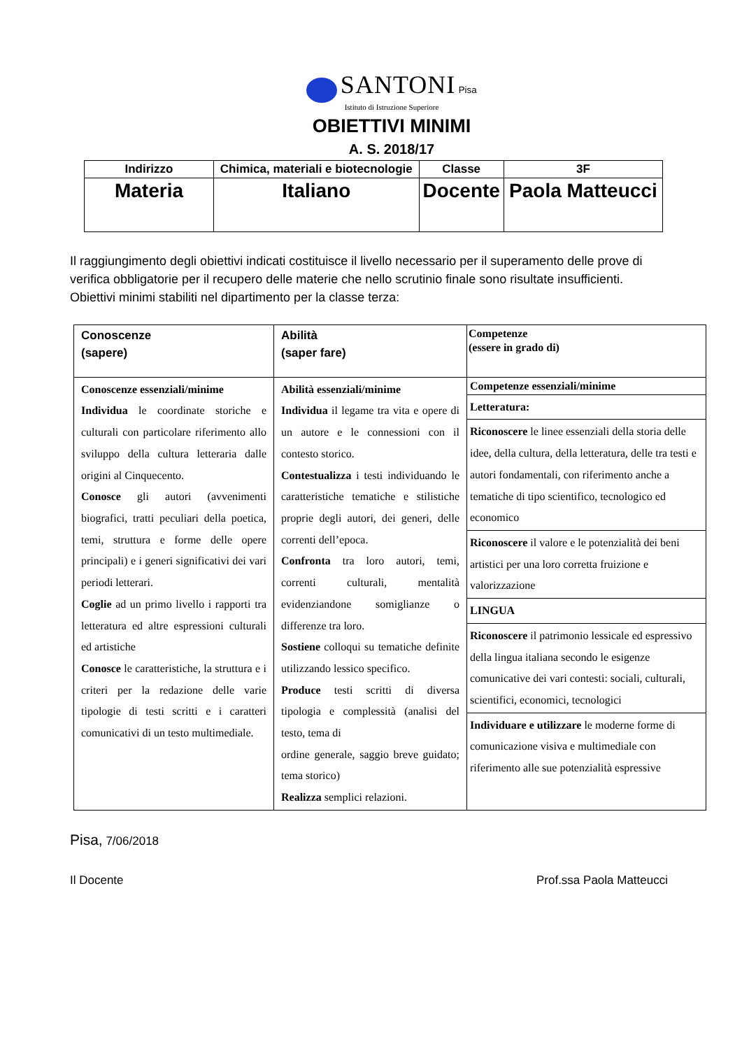SANTONI Pisa
Istituto di Istruzione Superiore
OBIETTIVI MINIMI
A. S. 2018/17
| Indirizzo | Chimica, materiali e biotecnologie | Classe | 3F |
| Materia | Italiano | Docente | Paola Matteucci |
Il raggiungimento degli obiettivi indicati costituisce il livello necessario per il superamento delle prove di verifica obbligatorie per il recupero delle materie che nello scrutinio finale sono risultate insufficienti. Obiettivi minimi stabiliti nel dipartimento per la classe terza:
| Conoscenze (sapere) | Abilità (saper fare) | Competenze (essere in grado di) |
| Conoscenze essenziali/minime Individua le coordinate storiche e culturali con particolare riferimento allo sviluppo della cultura letteraria dalle origini al Cinquecento. Conosce gli autori (avvenimenti biografici, tratti peculiari della poetica, temi, struttura e forme delle opere principali) e i generi significativi dei vari periodi letterari. Coglie ad un primo livello i rapporti tra letteratura ed altre espressioni culturali ed artistiche Conosce le caratteristiche, la struttura e i criteri per la redazione delle varie tipologie di testi scritti e i caratteri comunicativi di un testo multimediale. | Abilità essenziali/minime Individua il legame tra vita e opere di un autore e le connessioni con il contesto storico. Contestualizza i testi individuando le caratteristiche tematiche e stilistiche proprie degli autori, dei generi, delle correnti dell’epoca. Confronta tra loro autori, temi, correnti culturali, mentalità evidenziandone somiglianze o differenze tra loro. Sostiene colloqui su tematiche definite utilizzando lessico specifico. Produce testi scritti di diversa tipologia e complessità (analisi del testo, tema di ordine generale, saggio breve guidato; tema storico) Realizza semplici relazioni. | Competenze essenziali/minime Letteratura: Riconoscere le linee essenziali della storia delle idee, della cultura, della letteratura, delle tra testi e autori fondamentali, con riferimento anche a tematiche di tipo scientifico, tecnologico ed economico Riconoscere il valore e le potenzialità dei beni artistici per una loro corretta fruizione e valorizzazione LINGUA Riconoscere il patrimonio lessicale ed espressivo della lingua italiana secondo le esigenze comunicative dei vari contesti: sociali, culturali, scientifici, economici, tecnologici Individuare e utilizzare le moderne forme di comunicazione visiva e multimediale con riferimento alle sue potenzialità espressive |
Pisa, 7/06/2018
Il Docente Prof.ssa Paola Matteucci